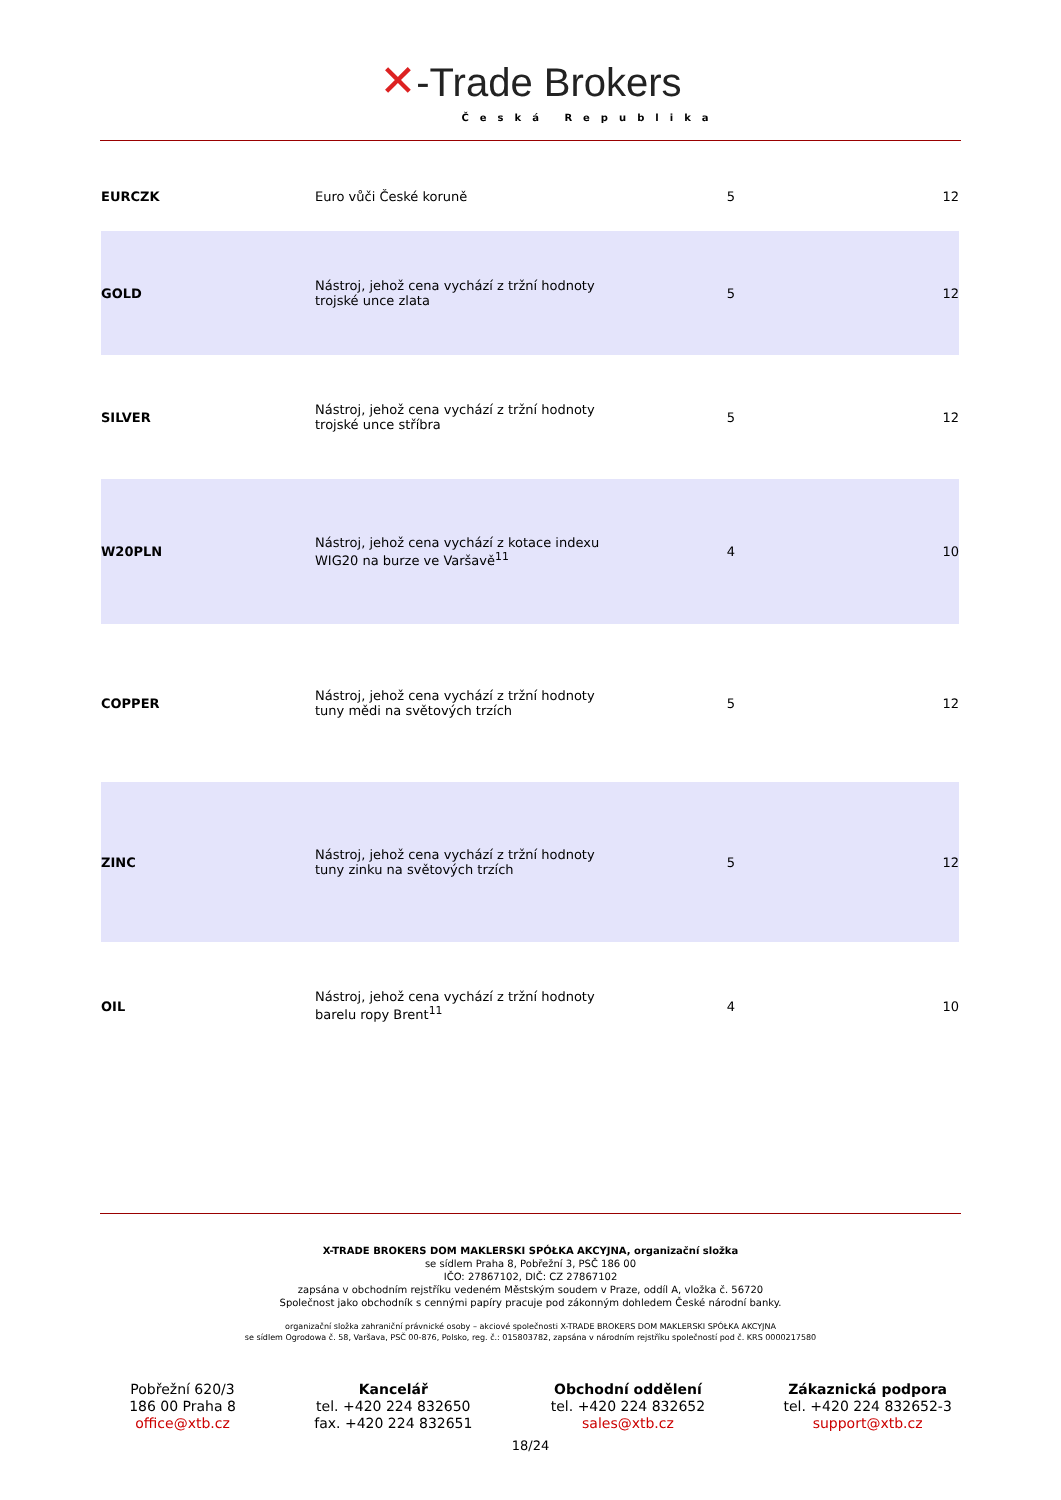✕-Trade Brokers
Česká Republika
| EURCZK | Euro vůči České koruně | 5 | 12 |
| GOLD | Nástroj, jehož cena vychází z tržní hodnoty trojské unce zlata | 5 | 12 |
| SILVER | Nástroj, jehož cena vychází z tržní hodnoty trojské unce stříbra | 5 | 12 |
| W20PLN | Nástroj, jehož cena vychází z kotace indexu WIG20 na burze ve Varšavě<sup>11</sup> | 4 | 10 |
| COPPER | Nástroj, jehož cena vychází z tržní hodnoty tuny mědi na světových trzích | 5 | 12 |
| ZINC | Nástroj, jehož cena vychází z tržní hodnoty tuny zinku na světových trzích | 5 | 12 |
| OIL | Nástroj, jehož cena vychází z tržní hodnoty barelu ropy Brent<sup>11</sup> | 4 | 10 |
X-TRADE BROKERS DOM MAKLERSKI SPÓŁKA AKCYJNA, organizační složka
se sídlem Praha 8, Pobřežní 3, PSČ 186 00
IČO: 27867102, DIČ: CZ 27867102
zapsána v obchodním rejstříku vedeném Městským soudem v Praze, oddíl A, vložka č. 56720
Společnost jako obchodník s cennými papíry pracuje pod zákonným dohledem České národní banky.
organizační složka zahraniční právnické osoby – akciové společnosti X-TRADE BROKERS DOM MAKLERSKI SPÓŁKA AKCYJNA
se sídlem Ogrodowa č. 58, Varšava, PSČ 00-876, Polsko, reg. č.: 015803782, zapsána v národním rejstříku společností pod č. KRS 0000217580
Pobřežní 620/3
186 00 Praha 8
office@xtb.cz
Kancelář
tel. +420 224 832650
fax. +420 224 832651
Obchodní oddělení
tel. +420 224 832652
sales@xtb.cz
Zákaznická podpora
tel. +420 224 832652-3
support@xtb.cz
18/24